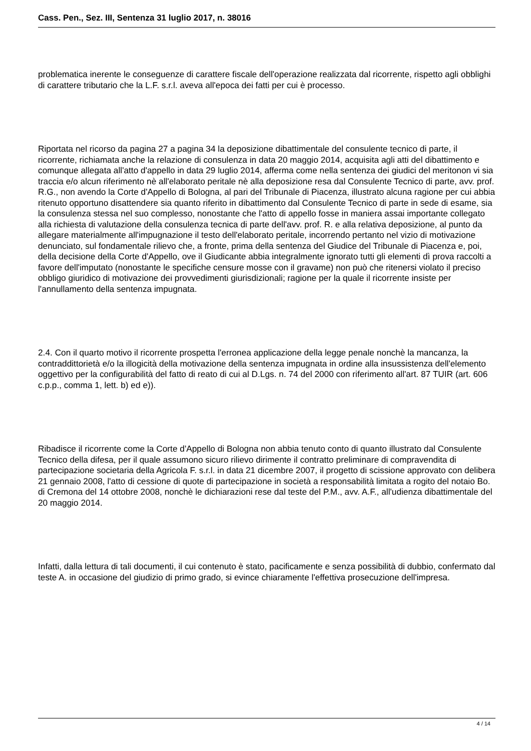Cass. Pen., Sez. III, Sentenza 31 luglio 2017, n. 38016
problematica inerente le conseguenze di carattere fiscale dell'operazione realizzata dal ricorrente, rispetto agli obblighi di carattere tributario che la L.F. s.r.l. aveva all'epoca dei fatti per cui è processo.
Riportata nel ricorso da pagina 27 a pagina 34 la deposizione dibattimentale del consulente tecnico di parte, il ricorrente, richiamata anche la relazione di consulenza in data 20 maggio 2014, acquisita agli atti del dibattimento e comunque allegata all'atto d'appello in data 29 luglio 2014, afferma come nella sentenza dei giudici del meritonon vi sia traccia e/o alcun riferimento nè all'elaborato peritale nè alla deposizione resa dal Consulente Tecnico di parte, avv. prof. R.G., non avendo la Corte d'Appello di Bologna, al pari del Tribunale di Piacenza, illustrato alcuna ragione per cui abbia ritenuto opportuno disattendere sia quanto riferito in dibattimento dal Consulente Tecnico di parte in sede di esame, sia la consulenza stessa nel suo complesso, nonostante che l'atto di appello fosse in maniera assai importante collegato alla richiesta di valutazione della consulenza tecnica di parte dell'avv. prof. R. e alla relativa deposizione, al punto da allegare materialmente all'impugnazione il testo dell'elaborato peritale, incorrendo pertanto nel vizio di motivazione denunciato, sul fondamentale rilievo che, a fronte, prima della sentenza del Giudice del Tribunale di Piacenza e, poi, della decisione della Corte d'Appello, ove il Giudicante abbia integralmente ignorato tutti gli elementi dì prova raccolti a favore dell'imputato (nonostante le specifiche censure mosse con il gravame) non può che ritenersi violato il preciso obbligo giuridico di motivazione dei provvedimenti giurisdizionali; ragione per la quale il ricorrente insiste per l'annullamento della sentenza impugnata.
2.4. Con il quarto motivo il ricorrente prospetta l'erronea applicazione della legge penale nonchè la mancanza, la contraddittorietà e/o la illogicità della motivazione della sentenza impugnata in ordine alla insussistenza dell'elemento oggettivo per la configurabilità del fatto di reato di cui al D.Lgs. n. 74 del 2000 con riferimento all'art. 87 TUIR (art. 606 c.p.p., comma 1, lett. b) ed e)).
Ribadisce il ricorrente come la Corte d'Appello di Bologna non abbia tenuto conto di quanto illustrato dal Consulente Tecnico della difesa, per il quale assumono sicuro rilievo dirimente il contratto preliminare di compravendita di partecipazione societaria della Agricola F. s.r.l. in data 21 dicembre 2007, il progetto di scissione approvato con delibera 21 gennaio 2008, l'atto di cessione di quote di partecipazione in società a responsabilità limitata a rogito del notaio Bo. di Cremona del 14 ottobre 2008, nonchè le dichiarazioni rese dal teste del P.M., avv. A.F., all'udienza dibattimentale del 20 maggio 2014.
Infatti, dalla lettura di tali documenti, il cui contenuto è stato, pacificamente e senza possibilità di dubbio, confermato dal teste A. in occasione del giudizio di primo grado, si evince chiaramente l'effettiva prosecuzione dell'impresa.
4 / 14